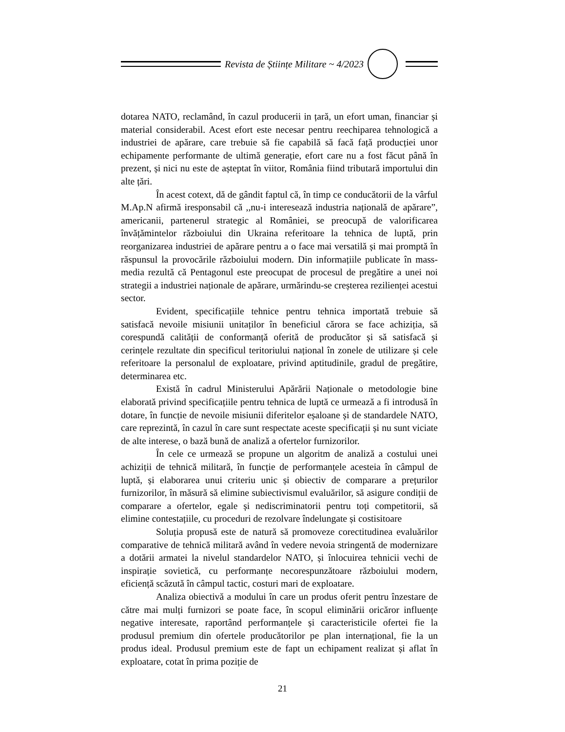Revista de Științe Militare ~ 4/2023
dotarea NATO, reclamând, în cazul producerii in țară, un efort uman, financiar și material considerabil. Acest efort este necesar pentru reechiparea tehnologică a industriei de apărare, care trebuie să fie capabilă să facă față producției unor echipamente performante de ultimă generație, efort care nu a fost făcut până în prezent, și nici nu este de așteptat în viitor, România fiind tributară importului din alte țări.
În acest cotext, dă de gândit faptul că, în timp ce conducătorii de la vârful M.Ap.N afirmă iresponsabil că ,,nu-i interesează industria națională de apărare”, americanii, partenerul strategic al României, se preocupă de valorificarea învățămintelor războiului din Ukraina referitoare la tehnica de luptă, prin reorganizarea industriei de apărare pentru a o face mai versatilă și mai promptă în răspunsul la provocările războiului modern. Din informațiile publicate în mass-media rezultă că Pentagonul este preocupat de procesul de pregătire a unei noi strategii a industriei naționale de apărare, urmărindu-se creșterea rezilienței acestui sector.
Evident, specificațiile tehnice pentru tehnica importată trebuie să satisfacă nevoile misiunii unitaților în beneficiul cărora se face achiziția, să corespundă calității de conformanță oferită de producător și să satisfacă și cerințele rezultate din specificul teritoriului național în zonele de utilizare și cele referitoare la personalul de exploatare, privind aptitudinile, gradul de pregătire, determinarea etc.
Există în cadrul Ministerului Apărării Naționale o metodologie bine elaborată privind specificațiile pentru tehnica de luptă ce urmează a fi introdusă în dotare, în funcție de nevoile misiunii diferitelor eșaloane și de standardele NATO, care reprezintă, în cazul în care sunt respectate aceste specificații și nu sunt viciate de alte interese, o bază bună de analiză a ofertelor furnizorilor.
În cele ce urmează se propune un algoritm de analiză a costului unei achiziții de tehnică militară, în funcție de performanțele acesteia în câmpul de luptă, și elaborarea unui criteriu unic și obiectiv de comparare a prețurilor furnizorilor, în măsură să elimine subiectivismul evaluărilor, să asigure condiții de comparare a ofertelor, egale și nediscriminatorii pentru toți competitorii, să elimine contestațiile, cu proceduri de rezolvare îndelungate și costisitoare
Soluția propusă este de natură să promoveze corectitudinea evaluărilor comparative de tehnică militară având în vedere nevoia stringentă de modernizare a dotării armatei la nivelul standardelor NATO, și înlocuirea tehnicii vechi de inspirație sovietică, cu performanțe necorespunzătoare războiului modern, eficiență scăzută în câmpul tactic, costuri mari de exploatare.
Analiza obiectivă a modului în care un produs oferit pentru înzestare de către mai mulți furnizori se poate face, în scopul eliminării oricăror influențe negative interesate, raportând performanțele și caracteristicile ofertei fie la produsul premium din ofertele producătorilor pe plan internațional, fie la un produs ideal. Produsul premium este de fapt un echipament realizat și aflat în exploatare, cotat în prima poziție de
21